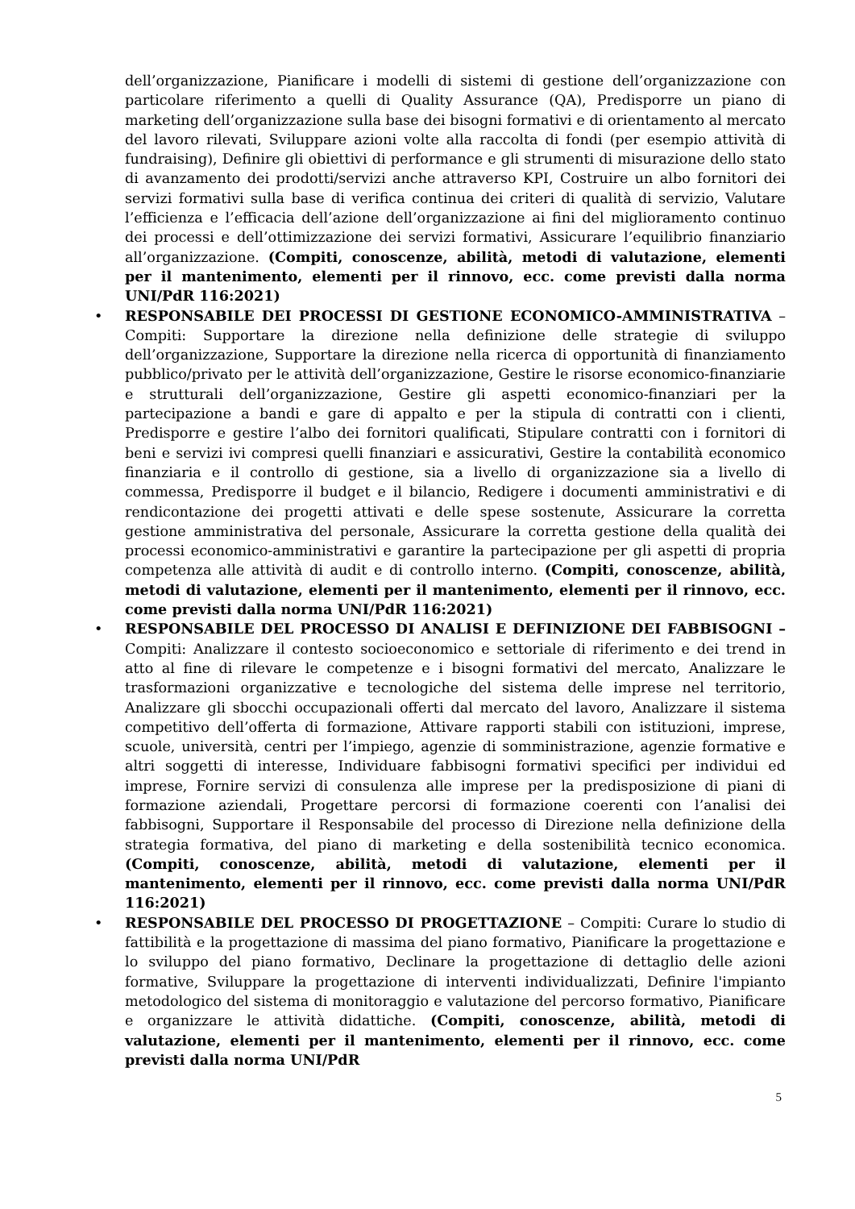dell’organizzazione, Pianificare i modelli di sistemi di gestione dell’organizzazione con particolare riferimento a quelli di Quality Assurance (QA), Predisporre un piano di marketing dell’organizzazione sulla base dei bisogni formativi e di orientamento al mercato del lavoro rilevati, Sviluppare azioni volte alla raccolta di fondi (per esempio attività di fundraising), Definire gli obiettivi di performance e gli strumenti di misurazione dello stato di avanzamento dei prodotti/servizi anche attraverso KPI, Costruire un albo fornitori dei servizi formativi sulla base di verifica continua dei criteri di qualità di servizio, Valutare l’efficienza e l’efficacia dell’azione dell’organizzazione ai fini del miglioramento continuo dei processi e dell’ottimizzazione dei servizi formativi, Assicurare l’equilibrio finanziario all’organizzazione. (Compiti, conoscenze, abilità, metodi di valutazione, elementi per il mantenimento, elementi per il rinnovo, ecc. come previsti dalla norma UNI/PdR 116:2021)
• RESPONSABILE DEI PROCESSI DI GESTIONE ECONOMICO-AMMINISTRATIVA – Compiti: Supportare la direzione nella definizione delle strategie di sviluppo dell’organizzazione, Supportare la direzione nella ricerca di opportunità di finanziamento pubblico/privato per le attività dell’organizzazione, Gestire le risorse economico-finanziarie e strutturali dell’organizzazione, Gestire gli aspetti economico-finanziari per la partecipazione a bandi e gare di appalto e per la stipula di contratti con i clienti, Predisporre e gestire l’albo dei fornitori qualificati, Stipulare contratti con i fornitori di beni e servizi ivi compresi quelli finanziari e assicurativi, Gestire la contabilità economico finanziaria e il controllo di gestione, sia a livello di organizzazione sia a livello di commessa, Predisporre il budget e il bilancio, Redigere i documenti amministrativi e di rendicontazione dei progetti attivati e delle spese sostenute, Assicurare la corretta gestione amministrativa del personale, Assicurare la corretta gestione della qualità dei processi economico-amministrativi e garantire la partecipazione per gli aspetti di propria competenza alle attività di audit e di controllo interno. (Compiti, conoscenze, abilità, metodi di valutazione, elementi per il mantenimento, elementi per il rinnovo, ecc. come previsti dalla norma UNI/PdR 116:2021)
• RESPONSABILE DEL PROCESSO DI ANALISI E DEFINIZIONE DEI FABBISOGNI – Compiti: Analizzare il contesto socioeconomico e settoriale di riferimento e dei trend in atto al fine di rilevare le competenze e i bisogni formativi del mercato, Analizzare le trasformazioni organizzative e tecnologiche del sistema delle imprese nel territorio, Analizzare gli sbocchi occupazionali offerti dal mercato del lavoro, Analizzare il sistema competitivo dell’offerta di formazione, Attivare rapporti stabili con istituzioni, imprese, scuole, università, centri per l’impiego, agenzie di somministrazione, agenzie formative e altri soggetti di interesse, Individuare fabbisogni formativi specifici per individui ed imprese, Fornire servizi di consulenza alle imprese per la predisposizione di piani di formazione aziendali, Progettare percorsi di formazione coerenti con l’analisi dei fabbisogni, Supportare il Responsabile del processo di Direzione nella definizione della strategia formativa, del piano di marketing e della sostenibilità tecnico economica. (Compiti, conoscenze, abilità, metodi di valutazione, elementi per il mantenimento, elementi per il rinnovo, ecc. come previsti dalla norma UNI/PdR 116:2021)
• RESPONSABILE DEL PROCESSO DI PROGETTAZIONE – Compiti: Curare lo studio di fattibilità e la progettazione di massima del piano formativo, Pianificare la progettazione e lo sviluppo del piano formativo, Declinare la progettazione di dettaglio delle azioni formative, Sviluppare la progettazione di interventi individualizzati, Definire l'impianto metodologico del sistema di monitoraggio e valutazione del percorso formativo, Pianificare e organizzare le attività didattiche. (Compiti, conoscenze, abilità, metodi di valutazione, elementi per il mantenimento, elementi per il rinnovo, ecc. come previsti dalla norma UNI/PdR
5